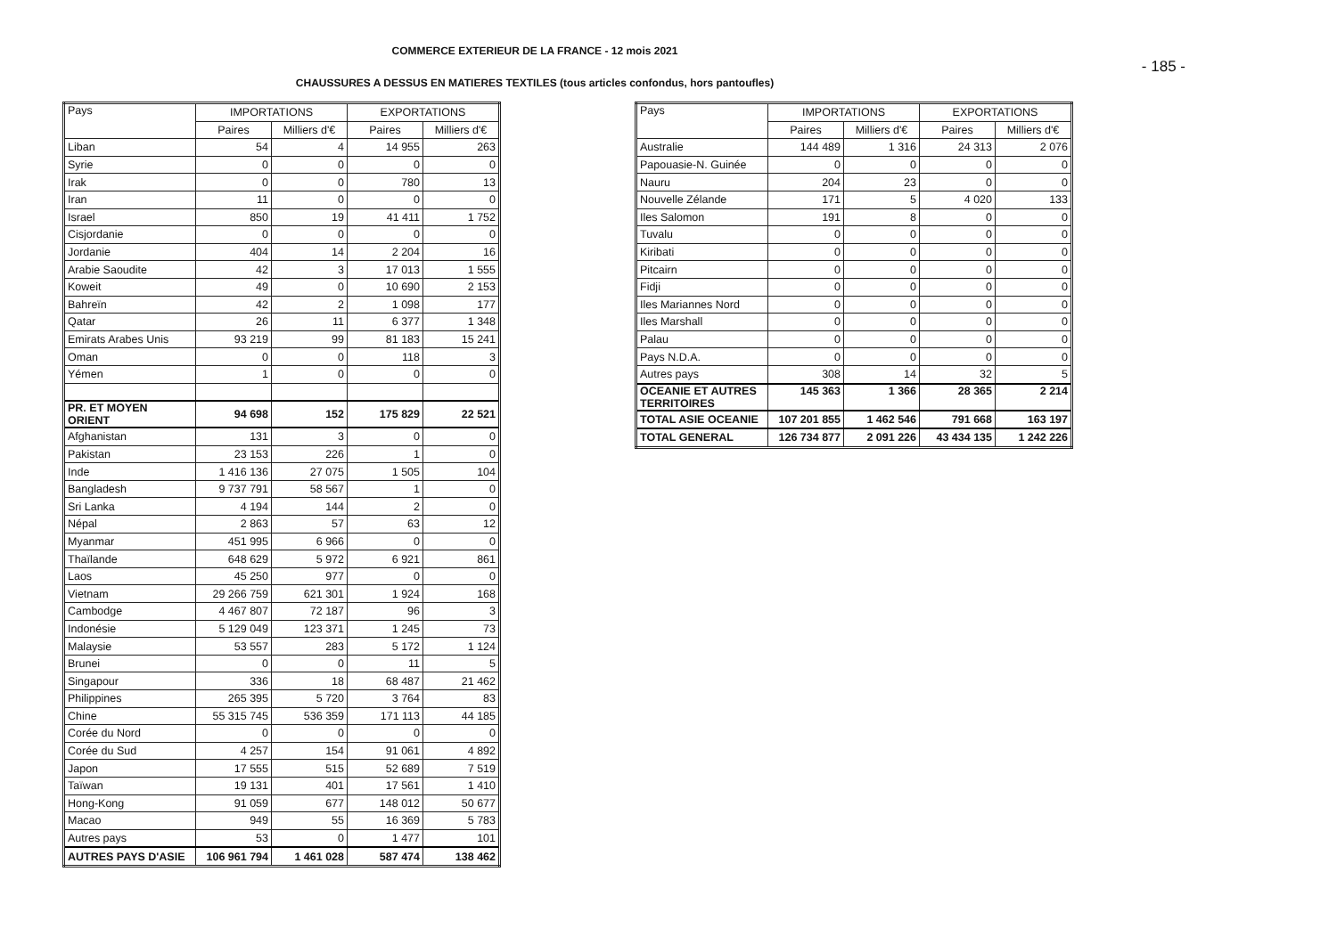COMMERCE EXTERIEUR DE LA FRANCE - 12 mois 2021
- 185 -
CHAUSSURES A DESSUS EN MATIERES TEXTILES (tous articles confondus, hors pantoufles)
| Pays | IMPORTATIONS | | EXPORTATIONS | |
| --- | --- | --- | --- | --- |
| | Paires | Milliers d'€ | Paires | Milliers d'€ |
| Liban | 54 | 4 | 14 955 | 263 |
| Syrie | 0 | 0 | 0 | 0 |
| Irak | 0 | 0 | 780 | 13 |
| Iran | 11 | 0 | 0 | 0 |
| Israel | 850 | 19 | 41 411 | 1 752 |
| Cisjordanie | 0 | 0 | 0 | 0 |
| Jordanie | 404 | 14 | 2 204 | 16 |
| Arabie Saoudite | 42 | 3 | 17 013 | 1 555 |
| Koweit | 49 | 0 | 10 690 | 2 153 |
| Bahreïn | 42 | 2 | 1 098 | 177 |
| Qatar | 26 | 11 | 6 377 | 1 348 |
| Emirats Arabes Unis | 93 219 | 99 | 81 183 | 15 241 |
| Oman | 0 | 0 | 118 | 3 |
| Yémen | 1 | 0 | 0 | 0 |
| PR. ET MOYEN ORIENT | 94 698 | 152 | 175 829 | 22 521 |
| Afghanistan | 131 | 3 | 0 | 0 |
| Pakistan | 23 153 | 226 | 1 | 0 |
| Inde | 1 416 136 | 27 075 | 1 505 | 104 |
| Bangladesh | 9 737 791 | 58 567 | 1 | 0 |
| Sri Lanka | 4 194 | 144 | 2 | 0 |
| Népal | 2 863 | 57 | 63 | 12 |
| Myanmar | 451 995 | 6 966 | 0 | 0 |
| Thaïlande | 648 629 | 5 972 | 6 921 | 861 |
| Laos | 45 250 | 977 | 0 | 0 |
| Vietnam | 29 266 759 | 621 301 | 1 924 | 168 |
| Cambodge | 4 467 807 | 72 187 | 96 | 3 |
| Indonésie | 5 129 049 | 123 371 | 1 245 | 73 |
| Malaysie | 53 557 | 283 | 5 172 | 1 124 |
| Brunei | 0 | 0 | 11 | 5 |
| Singapour | 336 | 18 | 68 487 | 21 462 |
| Philippines | 265 395 | 5 720 | 3 764 | 83 |
| Chine | 55 315 745 | 536 359 | 171 113 | 44 185 |
| Corée du Nord | 0 | 0 | 0 | 0 |
| Corée du Sud | 4 257 | 154 | 91 061 | 4 892 |
| Japon | 17 555 | 515 | 52 689 | 7 519 |
| Taïwan | 19 131 | 401 | 17 561 | 1 410 |
| Hong-Kong | 91 059 | 677 | 148 012 | 50 677 |
| Macao | 949 | 55 | 16 369 | 5 783 |
| Autres pays | 53 | 0 | 1 477 | 101 |
| AUTRES PAYS D'ASIE | 106 961 794 | 1 461 028 | 587 474 | 138 462 |
| Pays | IMPORTATIONS | | EXPORTATIONS | |
| --- | --- | --- | --- | --- |
| | Paires | Milliers d'€ | Paires | Milliers d'€ |
| Australie | 144 489 | 1 316 | 24 313 | 2 076 |
| Papouasie-N. Guinée | 0 | 0 | 0 | 0 |
| Nauru | 204 | 23 | 0 | 0 |
| Nouvelle Zélande | 171 | 5 | 4 020 | 133 |
| Iles Salomon | 191 | 8 | 0 | 0 |
| Tuvalu | 0 | 0 | 0 | 0 |
| Kiribati | 0 | 0 | 0 | 0 |
| Pitcairn | 0 | 0 | 0 | 0 |
| Fidji | 0 | 0 | 0 | 0 |
| Iles Mariannes Nord | 0 | 0 | 0 | 0 |
| Iles Marshall | 0 | 0 | 0 | 0 |
| Palau | 0 | 0 | 0 | 0 |
| Pays N.D.A. | 0 | 0 | 0 | 0 |
| Autres pays | 308 | 14 | 32 | 5 |
| OCEANIE ET AUTRES TERRITOIRES | 145 363 | 1 366 | 28 365 | 2 214 |
| TOTAL ASIE OCEANIE | 107 201 855 | 1 462 546 | 791 668 | 163 197 |
| TOTAL GENERAL | 126 734 877 | 2 091 226 | 43 434 135 | 1 242 226 |